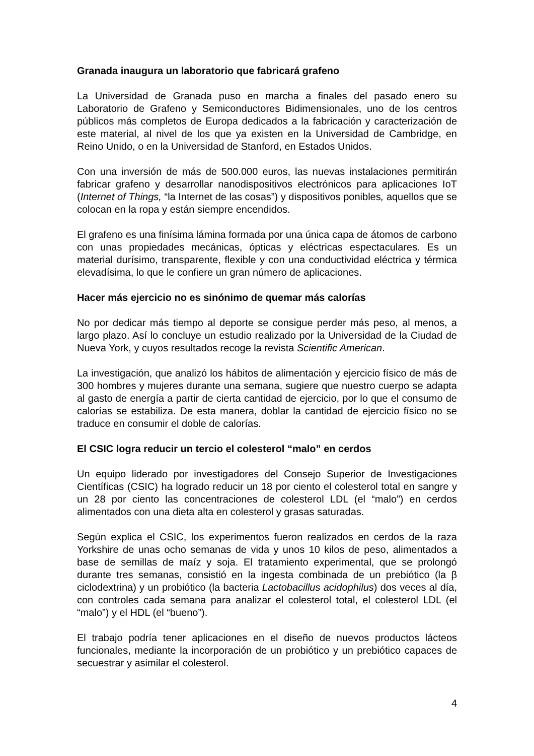Granada inaugura un laboratorio que fabricará grafeno
La Universidad de Granada puso en marcha a finales del pasado enero su Laboratorio de Grafeno y Semiconductores Bidimensionales, uno de los centros públicos más completos de Europa dedicados a la fabricación y caracterización de este material, al nivel de los que ya existen en la Universidad de Cambridge, en Reino Unido, o en la Universidad de Stanford, en Estados Unidos.
Con una inversión de más de 500.000 euros, las nuevas instalaciones permitirán fabricar grafeno y desarrollar nanodispositivos electrónicos para aplicaciones IoT (Internet of Things, “la Internet de las cosas”) y dispositivos ponibles, aquellos que se colocan en la ropa y están siempre encendidos.
El grafeno es una finísima lámina formada por una única capa de átomos de carbono con unas propiedades mecánicas, ópticas y eléctricas espectaculares. Es un material durísimo, transparente, flexible y con una conductividad eléctrica y térmica elevadísima, lo que le confiere un gran número de aplicaciones.
Hacer más ejercicio no es sinónimo de quemar más calorías
No por dedicar más tiempo al deporte se consigue perder más peso, al menos, a largo plazo. Así lo concluye un estudio realizado por la Universidad de la Ciudad de Nueva York, y cuyos resultados recoge la revista Scientific American.
La investigación, que analizó los hábitos de alimentación y ejercicio físico de más de 300 hombres y mujeres durante una semana, sugiere que nuestro cuerpo se adapta al gasto de energía a partir de cierta cantidad de ejercicio, por lo que el consumo de calorías se estabiliza. De esta manera, doblar la cantidad de ejercicio físico no se traduce en consumir el doble de calorías.
El CSIC logra reducir un tercio el colesterol “malo” en cerdos
Un equipo liderado por investigadores del Consejo Superior de Investigaciones Científicas (CSIC) ha logrado reducir un 18 por ciento el colesterol total en sangre y un 28 por ciento las concentraciones de colesterol LDL (el “malo”) en cerdos alimentados con una dieta alta en colesterol y grasas saturadas.
Según explica el CSIC, los experimentos fueron realizados en cerdos de la raza Yorkshire de unas ocho semanas de vida y unos 10 kilos de peso, alimentados a base de semillas de maíz y soja. El tratamiento experimental, que se prolongó durante tres semanas, consistió en la ingesta combinada de un prebiótico (la β ciclodextrina) y un probiótico (la bacteria Lactobacillus acidophilus) dos veces al día, con controles cada semana para analizar el colesterol total, el colesterol LDL (el “malo”) y el HDL (el “bueno”).
El trabajo podría tener aplicaciones en el diseño de nuevos productos lácteos funcionales, mediante la incorporación de un probiótico y un prebiótico capaces de secuestrar y asimilar el colesterol.
4